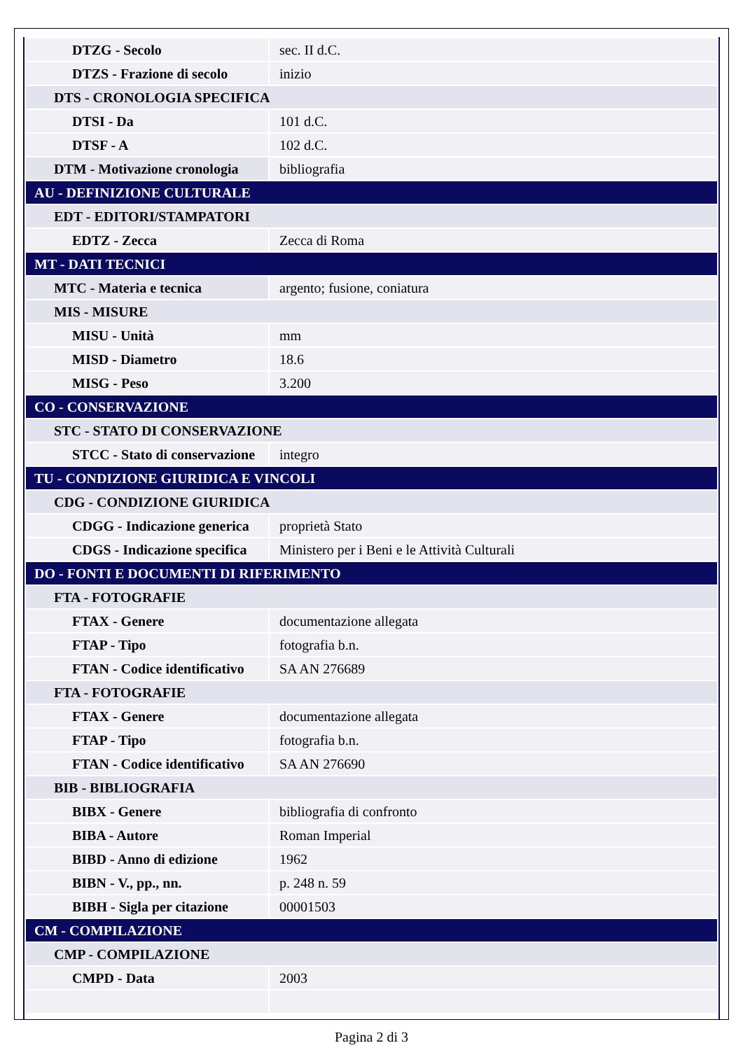| DTZG - Secolo | sec. II d.C. |
| DTZS - Frazione di secolo | inizio |
| DTS - CRONOLOGIA SPECIFICA | |
| DTSI - Da | 101 d.C. |
| DTSF - A | 102 d.C. |
| DTM - Motivazione cronologia | bibliografia |
| AU - DEFINIZIONE CULTURALE | |
| EDT - EDITORI/STAMPATORI | |
| EDTZ - Zecca | Zecca di Roma |
| MT - DATI TECNICI | |
| MTC - Materia e tecnica | argento; fusione, coniatura |
| MIS - MISURE | |
| MISU - Unità | mm |
| MISD - Diametro | 18.6 |
| MISG - Peso | 3.200 |
| CO - CONSERVAZIONE | |
| STC - STATO DI CONSERVAZIONE | |
| STCC - Stato di conservazione | integro |
| TU - CONDIZIONE GIURIDICA E VINCOLI | |
| CDG - CONDIZIONE GIURIDICA | |
| CDGG - Indicazione generica | proprietà Stato |
| CDGS - Indicazione specifica | Ministero per i Beni e le Attività Culturali |
| DO - FONTI E DOCUMENTI DI RIFERIMENTO | |
| FTA - FOTOGRAFIE | |
| FTAX - Genere | documentazione allegata |
| FTAP - Tipo | fotografia b.n. |
| FTAN - Codice identificativo | SA AN 276689 |
| FTA - FOTOGRAFIE | |
| FTAX - Genere | documentazione allegata |
| FTAP - Tipo | fotografia b.n. |
| FTAN - Codice identificativo | SA AN 276690 |
| BIB - BIBLIOGRAFIA | |
| BIBX - Genere | bibliografia di confronto |
| BIBA - Autore | Roman Imperial |
| BIBD - Anno di edizione | 1962 |
| BIBN - V., pp., nn. | p. 248 n. 59 |
| BIBH - Sigla per citazione | 00001503 |
| CM - COMPILAZIONE | |
| CMP - COMPILAZIONE | |
| CMPD - Data | 2003 |
Pagina 2 di 3